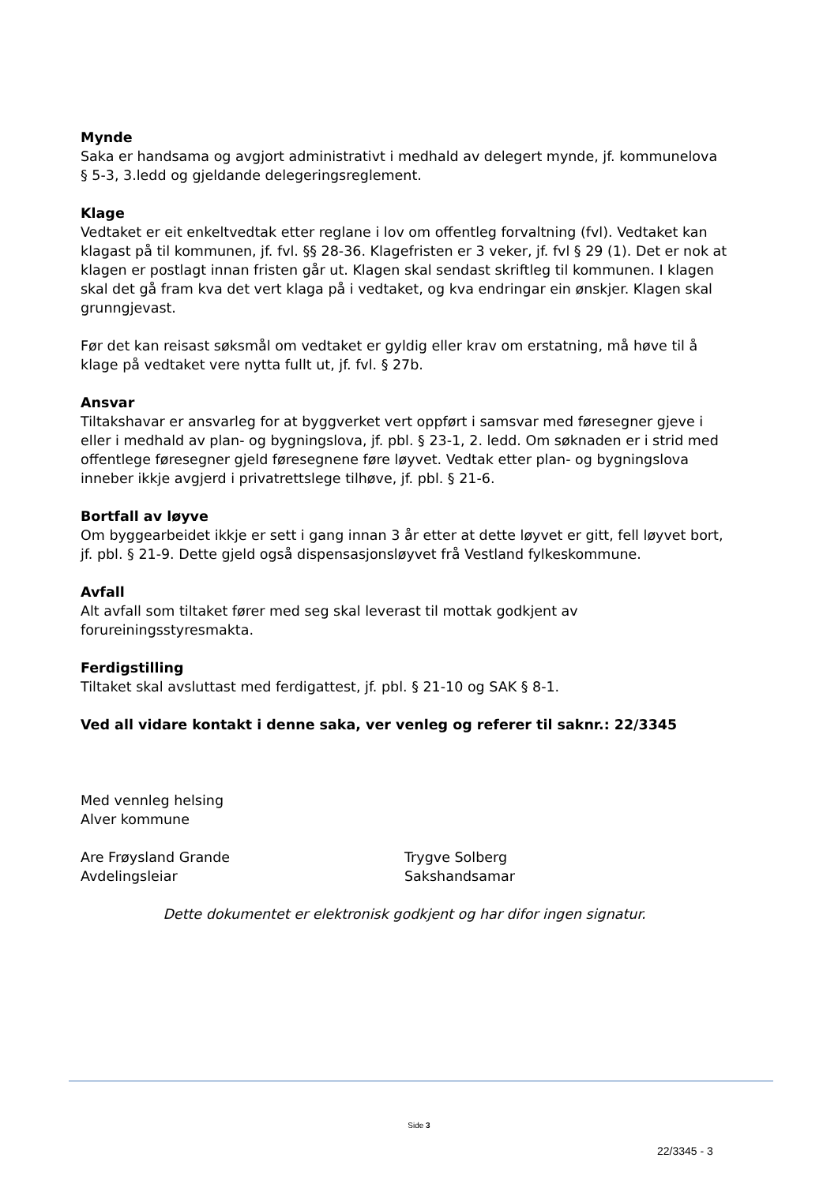Mynde
Saka er handsama og avgjort administrativt i medhald av delegert mynde, jf. kommunelova § 5-3, 3.ledd og gjeldande delegeringsreglement.
Klage
Vedtaket er eit enkeltvedtak etter reglane i lov om offentleg forvaltning (fvl). Vedtaket kan klagast på til kommunen, jf. fvl. §§ 28-36. Klagefristen er 3 veker, jf. fvl § 29 (1). Det er nok at klagen er postlagt innan fristen går ut. Klagen skal sendast skriftleg til kommunen. I klagen skal det gå fram kva det vert klaga på i vedtaket, og kva endringar ein ønskjer. Klagen skal grunngjevast.
Før det kan reisast søksmål om vedtaket er gyldig eller krav om erstatning, må høve til å klage på vedtaket vere nytta fullt ut, jf. fvl. § 27b.
Ansvar
Tiltakshavar er ansvarleg for at byggverket vert oppført i samsvar med føresegner gjeve i eller i medhald av plan- og bygningslova, jf. pbl. § 23-1, 2. ledd. Om søknaden er i strid med offentlege føresegner gjeld føresegnene føre løyvet. Vedtak etter plan- og bygningslova inneber ikkje avgjerd i privatrettslege tilhøve, jf. pbl. § 21-6.
Bortfall av løyve
Om byggearbeidet ikkje er sett i gang innan 3 år etter at dette løyvet er gitt, fell løyvet bort, jf. pbl. § 21-9. Dette gjeld også dispensasjonsløyvet frå Vestland fylkeskommune.
Avfall
Alt avfall som tiltaket fører med seg skal leverast til mottak godkjent av forureiningsstyresmakta.
Ferdigstilling
Tiltaket skal avsluttast med ferdigattest, jf. pbl. § 21-10 og SAK § 8-1.
Ved all vidare kontakt i denne saka, ver venleg og referer til saknr.: 22/3345
Med vennleg helsing
Alver kommune
Are Frøysland Grande
Avdelingsleiar
Trygve Solberg
Sakshandsamar
Dette dokumentet er elektronisk godkjent og har difor ingen signatur.
Side 3
22/3345 - 3